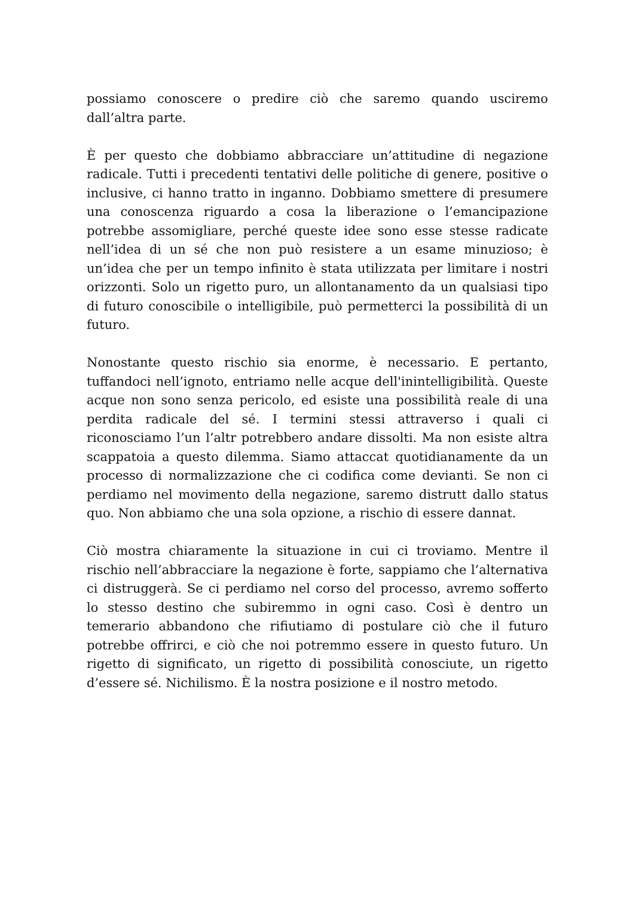possiamo conoscere o predire ciò che saremo quando usciremo dall’altra parte.
È per questo che dobbiamo abbracciare un’attitudine di negazione radicale. Tutti i precedenti tentativi delle politiche di genere, positive o inclusive, ci hanno tratto in inganno. Dobbiamo smettere di presumere una conoscenza riguardo a cosa la liberazione o l’emancipazione potrebbe assomigliare, perché queste idee sono esse stesse radicate nell’idea di un sé che non può resistere a un esame minuzioso; è un’idea che per un tempo infinito è stata utilizzata per limitare i nostri orizzonti. Solo un rigetto puro, un allontanamento da un qualsiasi tipo di futuro conoscibile o intelligibile, può permetterci la possibilità di un futuro.
Nonostante questo rischio sia enorme, è necessario. E pertanto, tuffandoci nell’ignoto, entriamo nelle acque dell'inintelligibilità. Queste acque non sono senza pericolo, ed esiste una possibilità reale di una perdita radicale del sé. I termini stessi attraverso i quali ci riconosciamo l’un l’altr potrebbero andare dissolti. Ma non esiste altra scappatoia a questo dilemma. Siamo attaccat quotidianamente da un processo di normalizzazione che ci codifica come devianti. Se non ci perdiamo nel movimento della negazione, saremo distrutt dallo status quo. Non abbiamo che una sola opzione, a rischio di essere dannat.
Ciò mostra chiaramente la situazione in cui ci troviamo. Mentre il rischio nell’abbracciare la negazione è forte, sappiamo che l’alternativa ci distruggerà. Se ci perdiamo nel corso del processo, avremo sofferto lo stesso destino che subiremmo in ogni caso. Così è dentro un temerario abbandono che rifiutiamo di postulare ciò che il futuro potrebbe offrirci, e ciò che noi potremmo essere in questo futuro. Un rigetto di significato, un rigetto di possibilità conosciute, un rigetto d’essere sé. Nichilismo. È la nostra posizione e il nostro metodo.